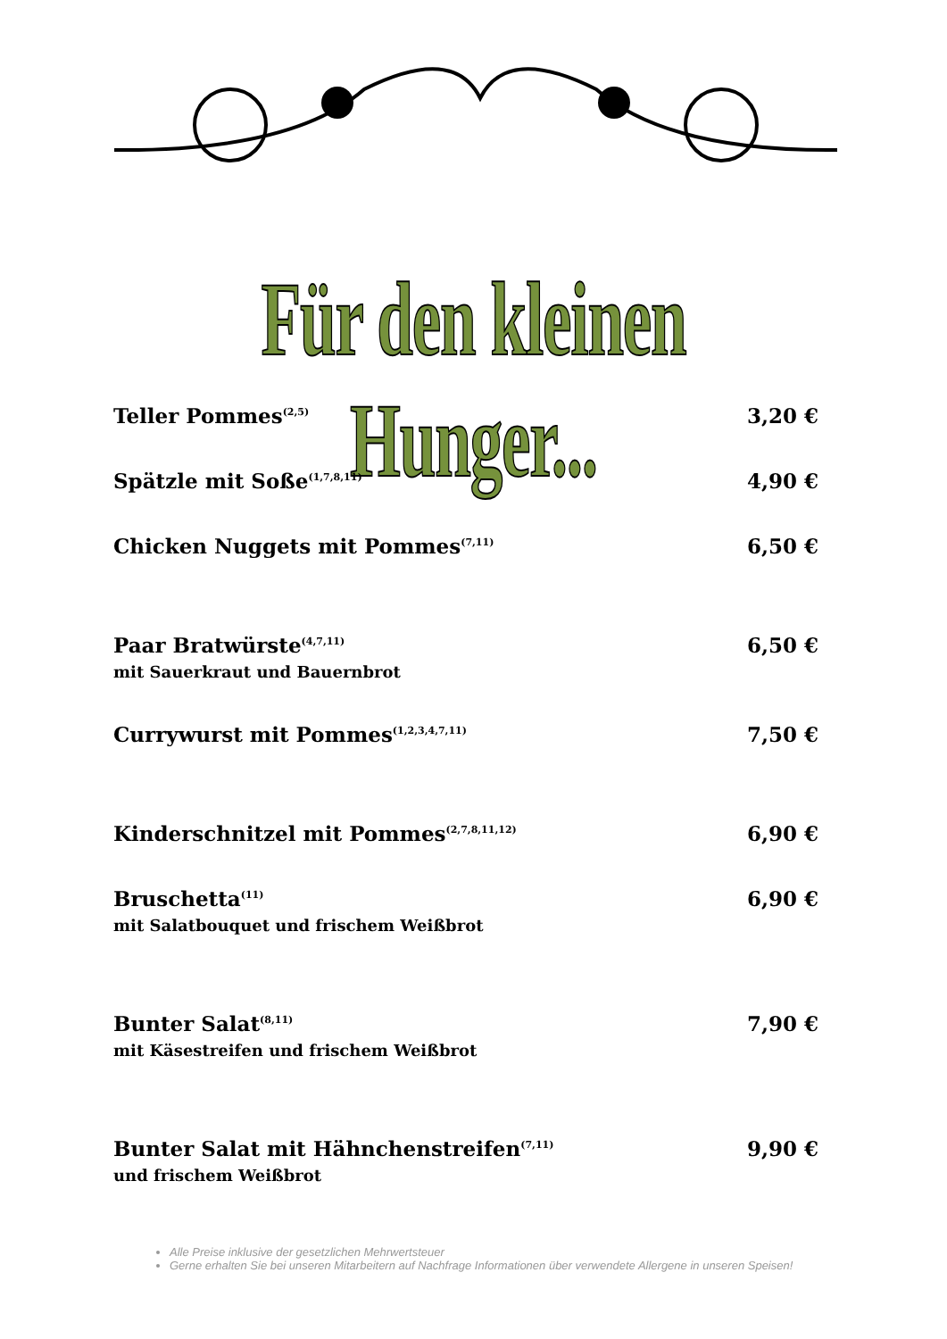Für den kleinen Hunger...
Teller Pommes<sup>(2,5)</sup> 3,20 €
Spätzle mit Soße<sup>(1,7,8,11)</sup> 4,90 €
Chicken Nuggets mit Pommes<sup>(7,11)</sup> 6,50 €
Paar Bratwürste<sup>(4,7,11)</sup> 6,50 €
mit Sauerkraut und Bauernbrot
Currywurst mit Pommes<sup>(1,2,3,4,7,11)</sup> 7,50 €
Kinderschnitzel mit Pommes<sup>(2,7,8,11,12)</sup> 6,90 €
Bruschetta<sup>(11)</sup> 6,90 €
mit Salatbouquet und frischem Weißbrot
Bunter Salat<sup>(8,11)</sup> 7,90 €
mit Käsestreifen und frischem Weißbrot
Bunter Salat mit Hähnchenstreifen<sup>(7,11)</sup> 9,90 €
und frischem Weißbrot
Alle Preise inklusive der gesetzlichen Mehrwertsteuer
Gerne erhalten Sie bei unseren Mitarbeitern auf Nachfrage Informationen über verwendete Allergene in unseren Speisen!